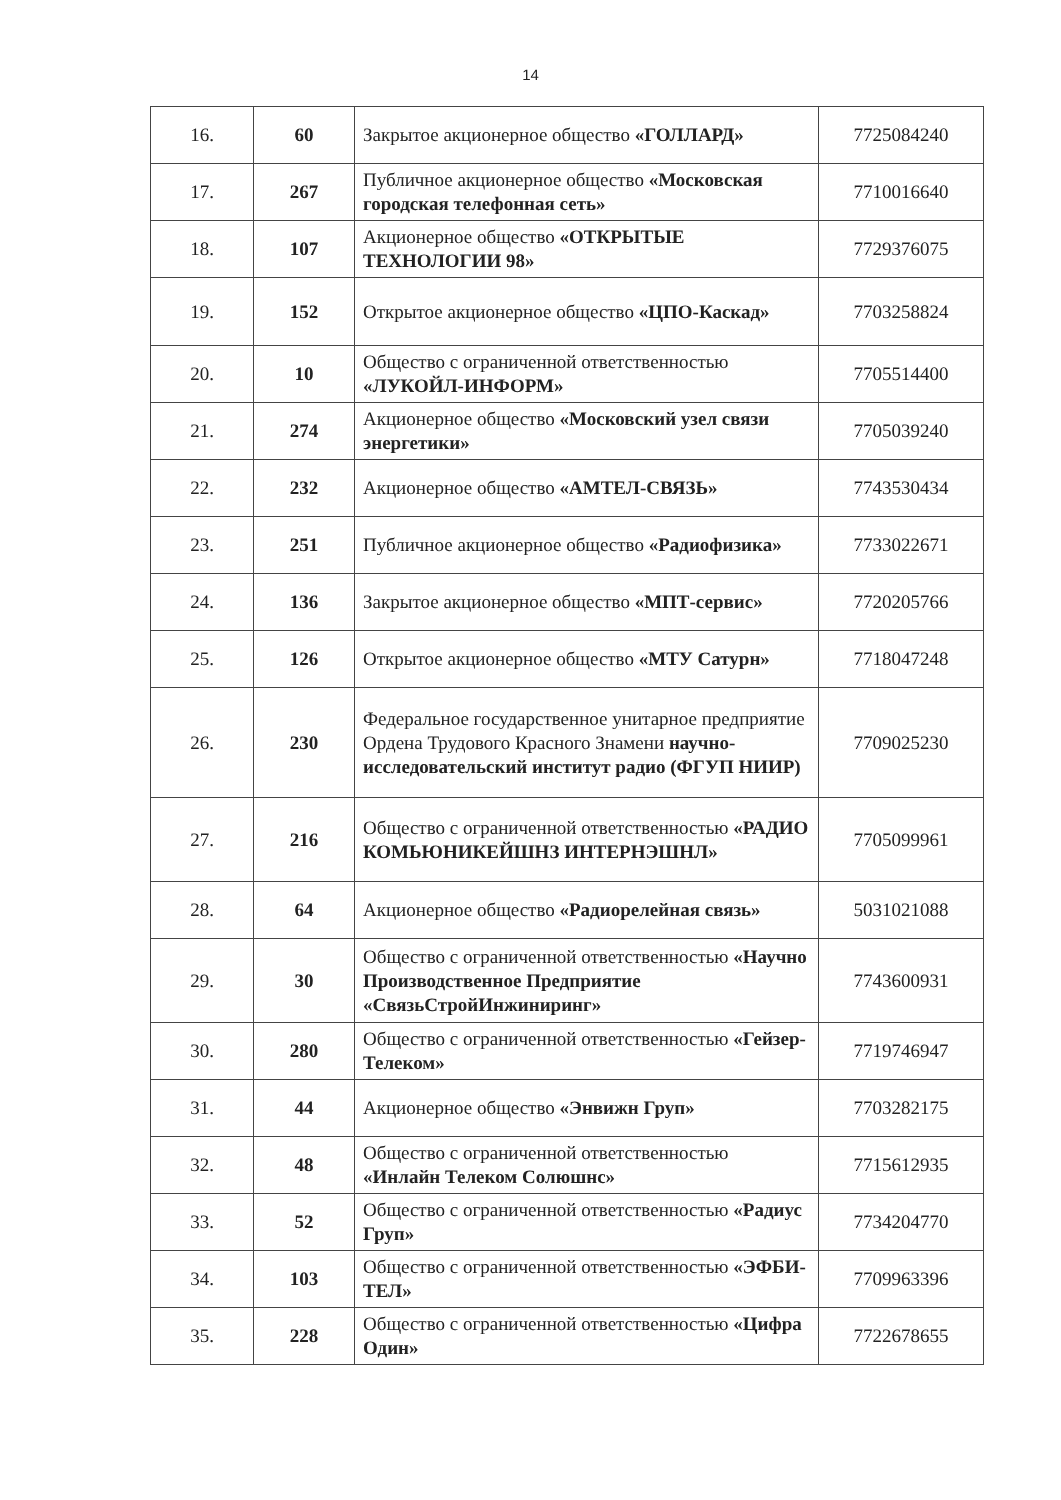14
| 16. | 60 | Закрытое акционерное общество «ГОЛЛАРД» | 7725084240 |
| 17. | 267 | Публичное акционерное общество «Московская городская телефонная сеть» | 7710016640 |
| 18. | 107 | Акционерное общество «ОТКРЫТЫЕ ТЕХНОЛОГИИ 98» | 7729376075 |
| 19. | 152 | Открытое акционерное общество «ЦПО-Каскад» | 7703258824 |
| 20. | 10 | Общество с ограниченной ответственностью «ЛУКОЙЛ-ИНФОРМ» | 7705514400 |
| 21. | 274 | Акционерное общество «Московский узел связи энергетики» | 7705039240 |
| 22. | 232 | Акционерное общество «АМТЕЛ-СВЯЗЬ» | 7743530434 |
| 23. | 251 | Публичное акционерное общество «Радиофизика» | 7733022671 |
| 24. | 136 | Закрытое акционерное общество «МПТ-сервис» | 7720205766 |
| 25. | 126 | Открытое акционерное общество «МТУ Сатурн» | 7718047248 |
| 26. | 230 | Федеральное государственное унитарное предприятие Ордена Трудового Красного Знамени научно-исследовательский институт радио (ФГУП НИИР) | 7709025230 |
| 27. | 216 | Общество с ограниченной ответственностью «РАДИО КОМЬЮНИКЕЙШНЗ ИНТЕРНЭШНЛ» | 7705099961 |
| 28. | 64 | Акционерное общество «Радиорелейная связь» | 5031021088 |
| 29. | 30 | Общество с ограниченной ответственностью «Научно Производственное Предприятие «СвязьСтройИнжиниринг» | 7743600931 |
| 30. | 280 | Общество с ограниченной ответственностью «Гейзер-Телеком» | 7719746947 |
| 31. | 44 | Акционерное общество «Энвижн Груп» | 7703282175 |
| 32. | 48 | Общество с ограниченной ответственностью «Инлайн Телеком Солюшнс» | 7715612935 |
| 33. | 52 | Общество с ограниченной ответственностью «Радиус Груп» | 7734204770 |
| 34. | 103 | Общество с ограниченной ответственностью «ЭФБИ-ТЕЛ» | 7709963396 |
| 35. | 228 | Общество с ограниченной ответственностью «Цифра Один» | 7722678655 |